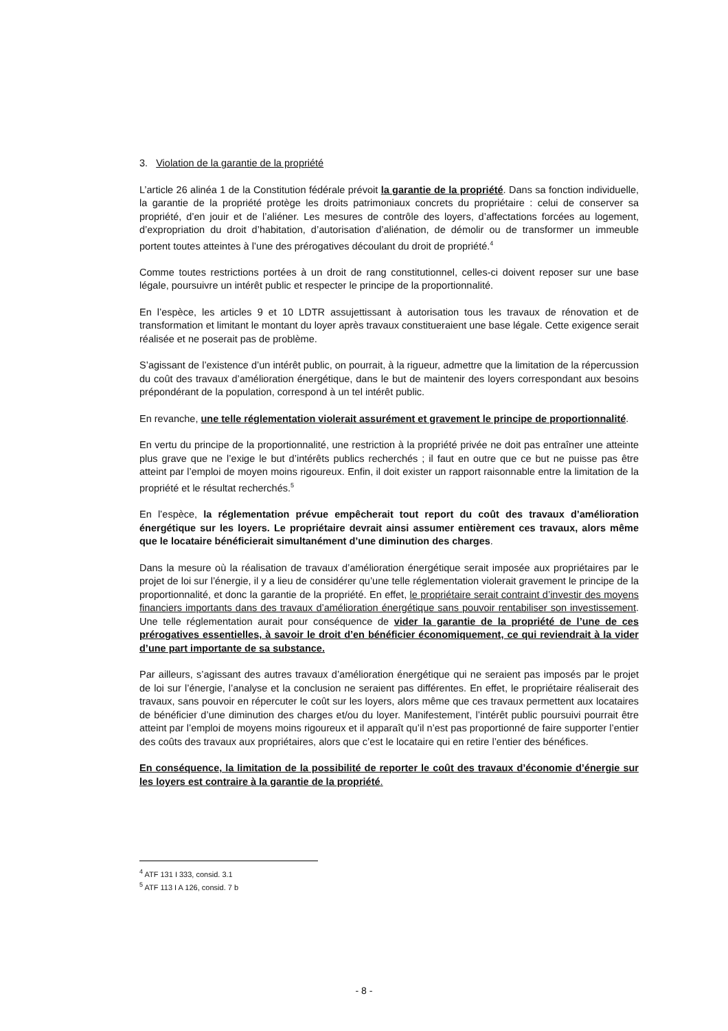3. Violation de la garantie de la propriété
L’article 26 alinéa 1 de la Constitution fédérale prévoit la garantie de la propriété. Dans sa fonction individuelle, la garantie de la propriété protège les droits patrimoniaux concrets du propriétaire : celui de conserver sa propriété, d’en jouir et de l’aliéner. Les mesures de contrôle des loyers, d’affectations forcées au logement, d’expropriation du droit d’habitation, d’autorisation d’aliénation, de démolir ou de transformer un immeuble portent toutes atteintes à l’une des prérogatives découlant du droit de propriété.<sup>4</sup>
Comme toutes restrictions portées à un droit de rang constitutionnel, celles-ci doivent reposer sur une base légale, poursuivre un intérêt public et respecter le principe de la proportionnalité.
En l’espèce, les articles 9 et 10 LDTR assujettissant à autorisation tous les travaux de rénovation et de transformation et limitant le montant du loyer après travaux constitueraient une base légale. Cette exigence serait réalisée et ne poserait pas de problème.
S’agissant de l’existence d’un intérêt public, on pourrait, à la rigueur, admettre que la limitation de la répercussion du coût des travaux d’amélioration énergétique, dans le but de maintenir des loyers correspondant aux besoins prépondérant de la population, correspond à un tel intérêt public.
En revanche, une telle réglementation violerait assurément et gravement le principe de proportionnalité.
En vertu du principe de la proportionnalité, une restriction à la propriété privée ne doit pas entraîner une atteinte plus grave que ne l’exige le but d’intérêts publics recherchés ; il faut en outre que ce but ne puisse pas être atteint par l’emploi de moyen moins rigoureux. Enfin, il doit exister un rapport raisonnable entre la limitation de la propriété et le résultat recherchés.<sup>5</sup>
En l’espèce, la réglementation prévue empêcherait tout report du coût des travaux d’amélioration énergétique sur les loyers. Le propriétaire devrait ainsi assumer entièrement ces travaux, alors même que le locataire bénéficierait simultanément d’une diminution des charges.
Dans la mesure où la réalisation de travaux d’amélioration énergétique serait imposée aux propriétaires par le projet de loi sur l’énergie, il y a lieu de considérer qu’une telle réglementation violerait gravement le principe de la proportionnalité, et donc la garantie de la propriété. En effet, le propriétaire serait contraint d’investir des moyens financiers importants dans des travaux d’amélioration énergétique sans pouvoir rentabiliser son investissement. Une telle réglementation aurait pour conséquence de vider la garantie de la propriété de l’une de ces prérogatives essentielles, à savoir le droit d’en bénéficier économiquement, ce qui reviendrait à la vider d’une part importante de sa substance.
Par ailleurs, s’agissant des autres travaux d’amélioration énergétique qui ne seraient pas imposés par le projet de loi sur l’énergie, l’analyse et la conclusion ne seraient pas différentes. En effet, le propriétaire réaliserait des travaux, sans pouvoir en répercuter le coût sur les loyers, alors même que ces travaux permettent aux locataires de bénéficier d’une diminution des charges et/ou du loyer. Manifestement, l’intérêt public poursuivi pourrait être atteint par l’emploi de moyens moins rigoureux et il apparaît qu’il n’est pas proportionné de faire supporter l’entier des coûts des travaux aux propriétaires, alors que c’est le locataire qui en retire l’entier des bénéfices.
En conséquence, la limitation de la possibilité de reporter le coût des travaux d’économie d’énergie sur les loyers est contraire à la garantie de la propriété.
<sup>4</sup> ATF 131 I 333, consid. 3.1
<sup>5</sup> ATF 113 I A 126, consid. 7 b
- 8 -